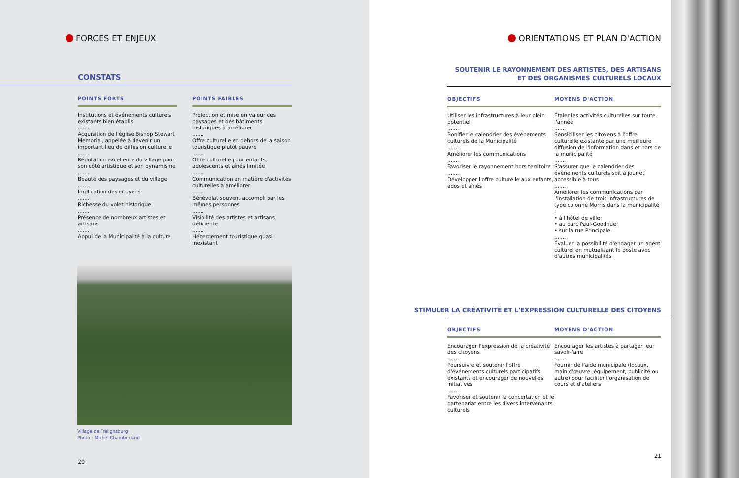FORCES ET ENJEUX
CONSTATS
POINTS FORTS
Institutions et événements culturels existants bien établis
.......
Acquisition de l'église Bishop Stewart Memorial, appelée à devenir un important lieu de diffusion culturelle
.......
Réputation excellente du village pour son côté artistique et son dynamisme
.......
Beauté des paysages et du village
.......
Implication des citoyens
.......
Richesse du volet historique
.......
Présence de nombreux artistes et artisans
.......
Appui de la Municipalité à la culture
POINTS FAIBLES
Protection et mise en valeur des paysages et des bâtiments historiques à améliorer
.......
Offre culturelle en dehors de la saison touristique plutôt pauvre
.......
Offre culturelle pour enfants, adolescents et aînés limitée
.......
Communication en matière d'activités culturelles à améliorer
.......
Bénévolat souvent accompli par les mêmes personnes
.......
Visibilité des artistes et artisans déficiente
.......
Hébergement touristique quasi inexistant
Village de Frelighsburg
Photo : Michel Chamberland
20
ORIENTATIONS ET PLAN D'ACTION
SOUTENIR LE RAYONNEMENT DES ARTISTES, DES ARTISANS
ET DES ORGANISMES CULTURELS LOCAUX
OBJECTIFS
Utiliser les infrastructures à leur plein potentiel
.......
Bonifier le calendrier des événements culturels de la Municipalité
.......
Améliorer les communications
.......
Favoriser le rayonnement hors territoire
.......
Développer l'offre culturelle aux enfants, ados et aînés
MOYENS D'ACTION
Étaler les activités culturelles sur toute l'année
.......
Sensibiliser les citoyens à l'offre culturelle existante par une meilleure diffusion de l'information dans et hors de la municipalité
.......
S'assurer que le calendrier des événements culturels soit à jour et accessible à tous
.......
Améliorer les communications par l'installation de trois infrastructures de type colonne Morris dans la municipalité :
• à l'hôtel de ville;
• au parc Paul-Goodhue;
• sur la rue Principale.
.......
Évaluer la possibilité d'engager un agent culturel en mutualisant le poste avec d'autres municipalités
STIMULER LA CRÉATIVITÉ ET L'EXPRESSION CULTURELLE DES CITOYENS
OBJECTIFS
Encourager l'expression de la créativité des citoyens
.......
Poursuivre et soutenir l'offre d'événements culturels participatifs existants et encourager de nouvelles initiatives
.......
Favoriser et soutenir la concertation et le partenariat entre les divers intervenants culturels
MOYENS D'ACTION
Encourager les artistes à partager leur savoir-faire
.......
Fournir de l'aide municipale (locaux, main d'œuvre, équipement, publicité ou autre) pour faciliter l'organisation de cours et d'ateliers
21